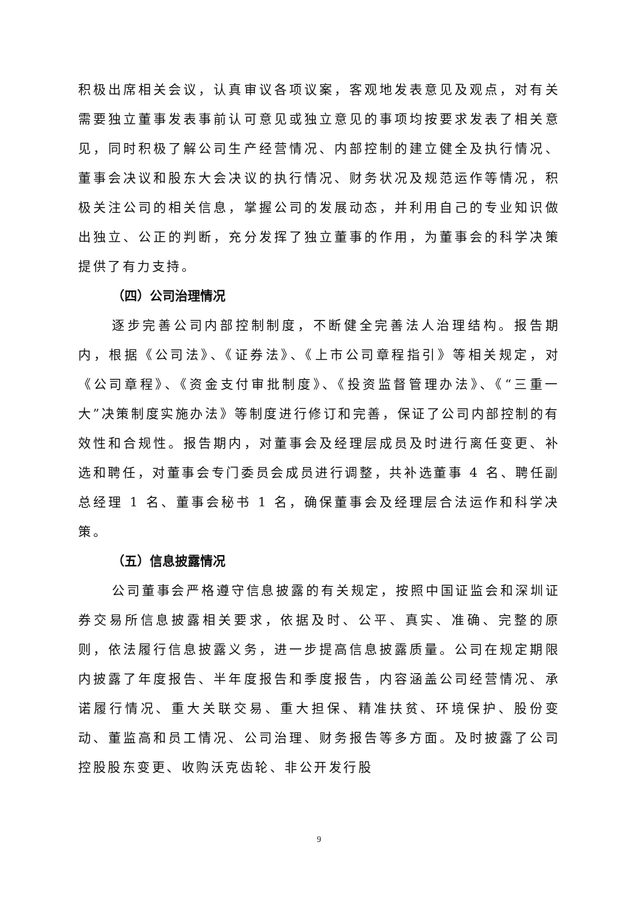积极出席相关会议，认真审议各项议案，客观地发表意见及观点，对有关需要独立董事发表事前认可意见或独立意见的事项均按要求发表了相关意见，同时积极了解公司生产经营情况、内部控制的建立健全及执行情况、董事会决议和股东大会决议的执行情况、财务状况及规范运作等情况，积极关注公司的相关信息，掌握公司的发展动态，并利用自己的专业知识做出独立、公正的判断，充分发挥了独立董事的作用，为董事会的科学决策提供了有力支持。
（四）公司治理情况
逐步完善公司内部控制制度，不断健全完善法人治理结构。报告期内，根据《公司法》、《证券法》、《上市公司章程指引》等相关规定，对《公司章程》、《资金支付审批制度》、《投资监督管理办法》、《“三重一大”决策制度实施办法》等制度进行修订和完善，保证了公司内部控制的有效性和合规性。报告期内，对董事会及经理层成员及时进行离任变更、补选和聘任，对董事会专门委员会成员进行调整，共补选董事 4 名、聘任副总经理 1 名、董事会秘书 1 名，确保董事会及经理层合法运作和科学决策。
（五）信息披露情况
公司董事会严格遵守信息披露的有关规定，按照中国证监会和深圳证券交易所信息披露相关要求，依据及时、公平、真实、准确、完整的原则，依法履行信息披露义务，进一步提高信息披露质量。公司在规定期限内披露了年度报告、半年度报告和季度报告，内容涵盖公司经营情况、承诺履行情况、重大关联交易、重大担保、精准扶贫、环境保护、股份变动、董监高和员工情况、公司治理、财务报告等多方面。及时披露了公司控股股东变更、收购沃克齿轮、非公开发行股
9